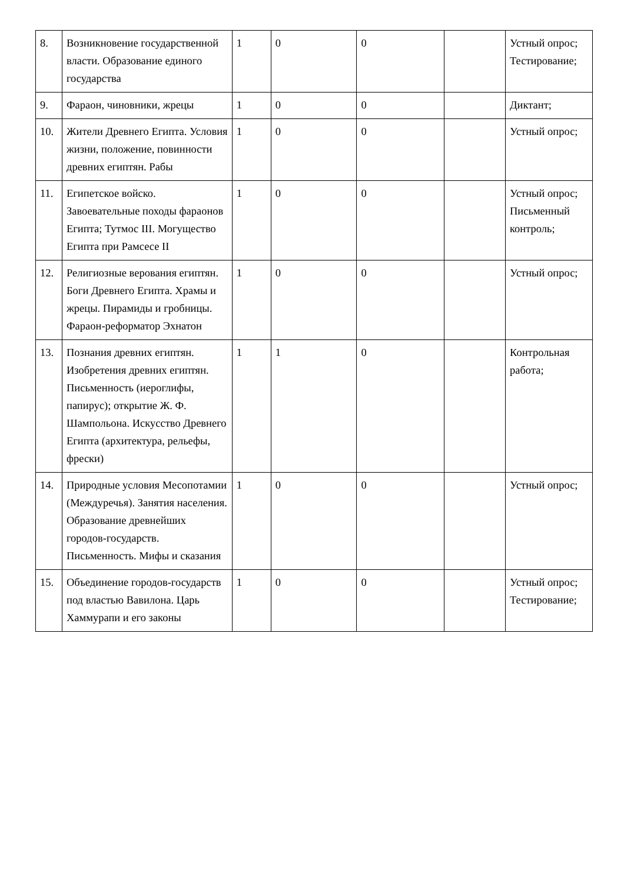| 8. | Возникновение государственной власти. Образование единого государства | 1 | 0 | 0 | | Устный опрос; Тестирование; |
| 9. | Фараон, чиновники, жрецы | 1 | 0 | 0 | | Диктант; |
| 10. | Жители Древнего Египта. Условия жизни, положение, повинности древних египтян. Рабы | 1 | 0 | 0 | | Устный опрос; |
| 11. | Египетское войско. Завоевательные походы фараонов Египта; Тутмос III. Могущество Египта при Рамсесе II | 1 | 0 | 0 | | Устный опрос; Письменный контроль; |
| 12. | Религиозные верования египтян. Боги Древнего Египта. Храмы и жрецы. Пирамиды и гробницы. Фараон-реформатор Эхнатон | 1 | 0 | 0 | | Устный опрос; |
| 13. | Познания древних египтян. Изобретения древних египтян. Письменность (иероглифы, папирус); открытие Ж. Ф. Шампольона. Искусство Древнего Египта (архитектура, рельефы, фрески) | 1 | 1 | 0 | | Контрольная работа; |
| 14. | Природные условия Месопотамии (Междуречья). Занятия населения. Образование древнейших городов-государств. Письменность. Мифы и сказания | 1 | 0 | 0 | | Устный опрос; |
| 15. | Объединение городов-государств под властью Вавилона. Царь Хаммурапи и его законы | 1 | 0 | 0 | | Устный опрос; Тестирование; |